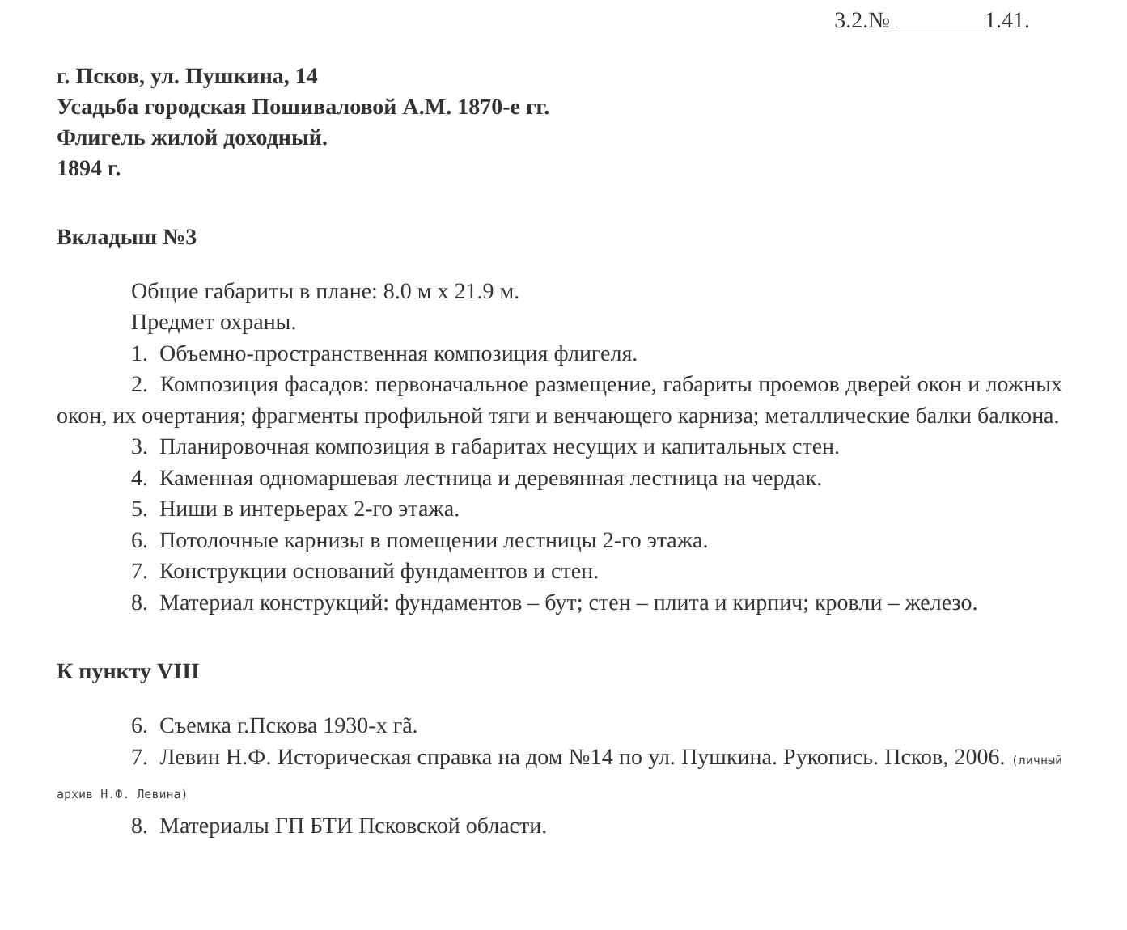3.2.№ 1.41.
г. Псков, ул. Пушкина, 14
Усадьба городская Пошиваловой А.М. 1870-е гг.
Флигель жилой доходный.
1894 г.
Вкладыш №3
Общие габариты в плане: 8.0 м х 21.9 м.
Предмет охраны.
1. Объемно-пространственная композиция флигеля.
2. Композиция фасадов: первоначальное размещение, габариты проемов дверей окон и ложных окон, их очертания; фрагменты профильной тяги и венчающего карниза; металлические балки балкона.
3. Планировочная композиция в габаритах несущих и капитальных стен.
4. Каменная одномаршевая лестница и деревянная лестница на чердак.
5. Ниши в интерьерах 2-го этажа.
6. Потолочные карнизы в помещении лестницы 2-го этажа.
7. Конструкции оснований фундаментов и стен.
8. Материал конструкций: фундаментов – бут; стен – плита и кирпич; кровли – железо.
К пункту VIII
6. Съемка г.Пскова 1930-х гã.
7. Левин Н.Ф. Историческая справка на дом №14 по ул. Пушкина. Рукопись. Псков, 2006. (личный архив Н.Ф. Левина)
8. Материалы ГП БТИ Псковской области.